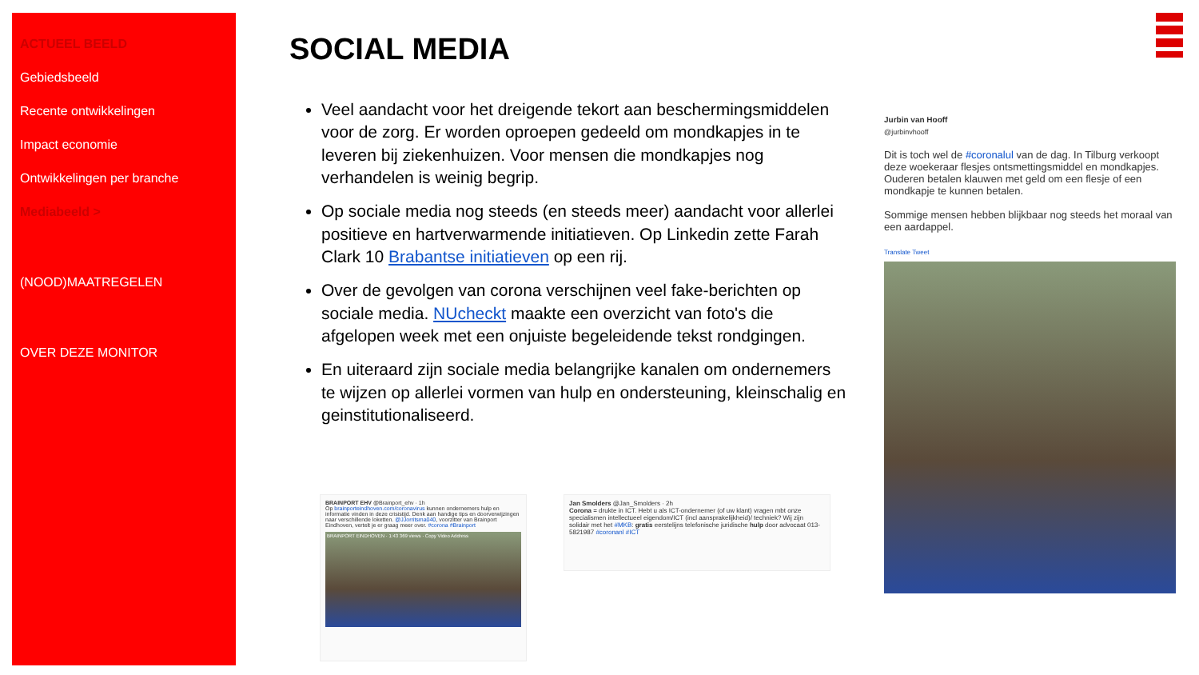ACTUEEL BEELD
Gebiedsbeeld
Recente ontwikkelingen
Impact economie
Ontwikkelingen per branche
Mediabeeld >
(NOOD)MAATREGELEN
OVER DEZE MONITOR
SOCIAL MEDIA
Veel aandacht voor het dreigende tekort aan beschermingsmiddelen voor de zorg. Er worden oproepen gedeeld om mondkapjes in te leveren bij ziekenhuizen. Voor mensen die mondkapjes nog verhandelen is weinig begrip.
Op sociale media nog steeds (en steeds meer) aandacht voor allerlei positieve en hartverwarmende initiatieven. Op Linkedin zette Farah Clark 10 Brabantse initiatieven op een rij.
Over de gevolgen van corona verschijnen veel fake-berichten op sociale media. NUcheckt maakte een overzicht van foto's die afgelopen week met een onjuiste begeleidende tekst rondgingen.
En uiteraard zijn sociale media belangrijke kanalen om ondernemers te wijzen op allerlei vormen van hulp en ondersteuning, kleinschalig en geinstitutionaliseerd.
BRAINPORT EHV @Brainport_ehv · 1h
Op brainporteindhoven.com/coronavirus kunnen ondernemers hulp en informatie vinden in deze crisistijd. Denk aan handige tips en doorverwijzingen naar verschillende loketten. @JJorritsma040, voorzitter van Brainport Eindhoven, vertelt je er graag meer over. #corona #Brainport
BRAINPORT EINDHOVEN · 1:43 369 views · Copy Video Address
Jan Smolders @Jan_Smolders · 2h
Corona = drukte in ICT. Hebt u als ICT-ondernemer (of uw klant) vragen mbt onze specialismen intellectueel eigendom/ICT (incl aansprakelijkheid)/ techniek? Wij zijn solidair met het #MKB: gratis eerstelijns telefonische juridische hulp door advocaat 013-5821987 #coronanl #ICT
Jurbin van Hooff
@jurbinvhooff
Dit is toch wel de #coronalul van de dag. In Tilburg verkoopt deze woekeraar flesjes ontsmettingsmiddel en mondkapjes. Ouderen betalen klauwen met geld om een flesje of een mondkapje te kunnen betalen.
Sommige mensen hebben blijkbaar nog steeds het moraal van een aardappel.
Translate Tweet